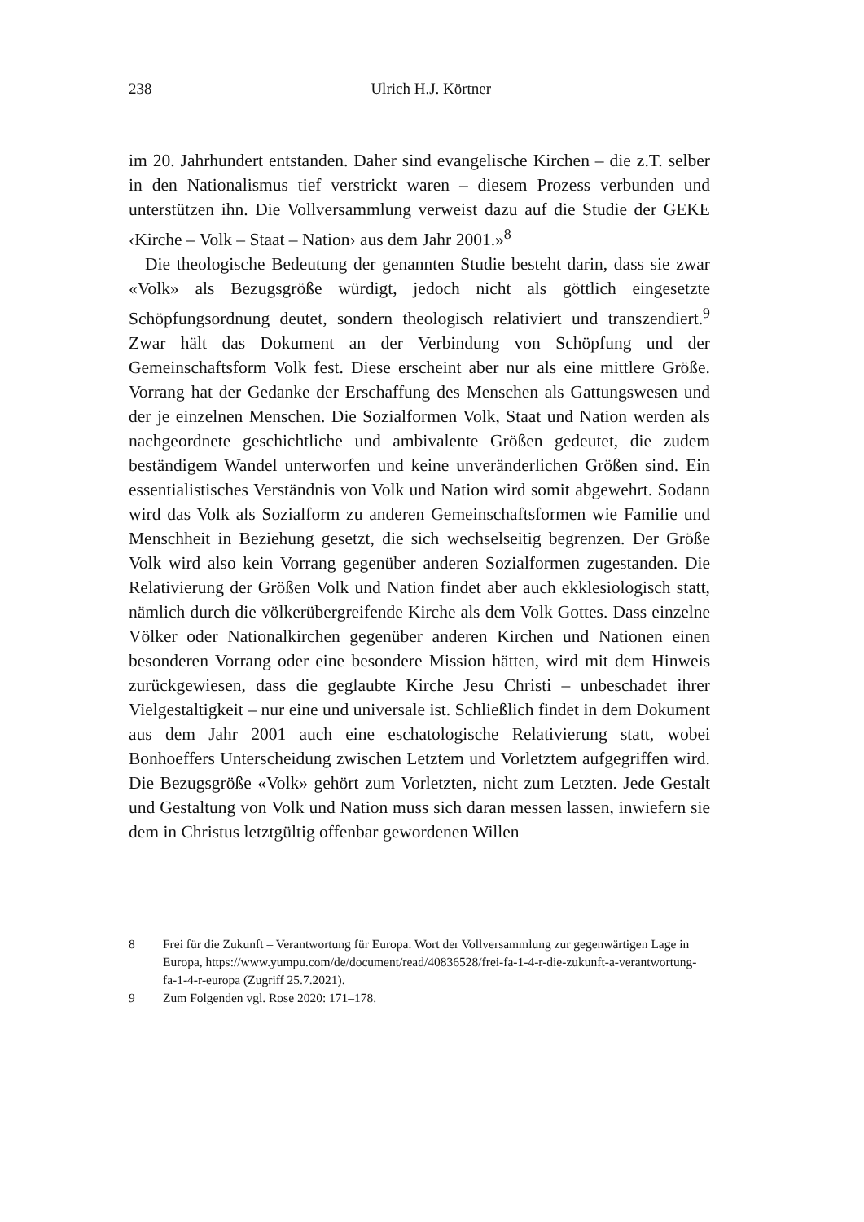238
Ulrich H.J. Körtner
im 20. Jahrhundert entstanden. Daher sind evangelische Kirchen – die z.T. selber in den Nationalismus tief verstrickt waren – diesem Prozess verbunden und unterstützen ihn. Die Vollversammlung verweist dazu auf die Studie der GEKE ‹Kirche – Volk – Staat – Nation› aus dem Jahr 2001.»<sup>8</sup>
Die theologische Bedeutung der genannten Studie besteht darin, dass sie zwar «Volk» als Bezugsgröße würdigt, jedoch nicht als göttlich eingesetzte Schöpfungsordnung deutet, sondern theologisch relativiert und transzendiert.<sup>9</sup> Zwar hält das Dokument an der Verbindung von Schöpfung und der Gemeinschaftsform Volk fest. Diese erscheint aber nur als eine mittlere Größe. Vorrang hat der Gedanke der Erschaffung des Menschen als Gattungswesen und der je einzelnen Menschen. Die Sozialformen Volk, Staat und Nation werden als nachgeordnete geschichtliche und ambivalente Größen gedeutet, die zudem beständigem Wandel unterworfen und keine unveränderlichen Größen sind. Ein essentialistisches Verständnis von Volk und Nation wird somit abgewehrt. Sodann wird das Volk als Sozialform zu anderen Gemeinschaftsformen wie Familie und Menschheit in Beziehung gesetzt, die sich wechselseitig begrenzen. Der Größe Volk wird also kein Vorrang gegenüber anderen Sozialformen zugestanden. Die Relativierung der Größen Volk und Nation findet aber auch ekklesiologisch statt, nämlich durch die völkerübergreifende Kirche als dem Volk Gottes. Dass einzelne Völker oder Nationalkirchen gegenüber anderen Kirchen und Nationen einen besonderen Vorrang oder eine besondere Mission hätten, wird mit dem Hinweis zurückgewiesen, dass die geglaubte Kirche Jesu Christi – unbeschadet ihrer Vielgestaltigkeit – nur eine und universale ist. Schließlich findet in dem Dokument aus dem Jahr 2001 auch eine eschatologische Relativierung statt, wobei Bonhoeffers Unterscheidung zwischen Letztem und Vorletztem aufgegriffen wird. Die Bezugsgröße «Volk» gehört zum Vorletzten, nicht zum Letzten. Jede Gestalt und Gestaltung von Volk und Nation muss sich daran messen lassen, inwiefern sie dem in Christus letztgültig offenbar gewordenen Willen
8 Frei für die Zukunft – Verantwortung für Europa. Wort der Vollversammlung zur gegenwärtigen Lage in Europa, https://www.yumpu.com/de/document/read/40836528/frei-fa-1-4-r-die-zukunft-a-verantwortung-fa-1-4-r-europa (Zugriff 25.7.2021).
9 Zum Folgenden vgl. Rose 2020: 171–178.